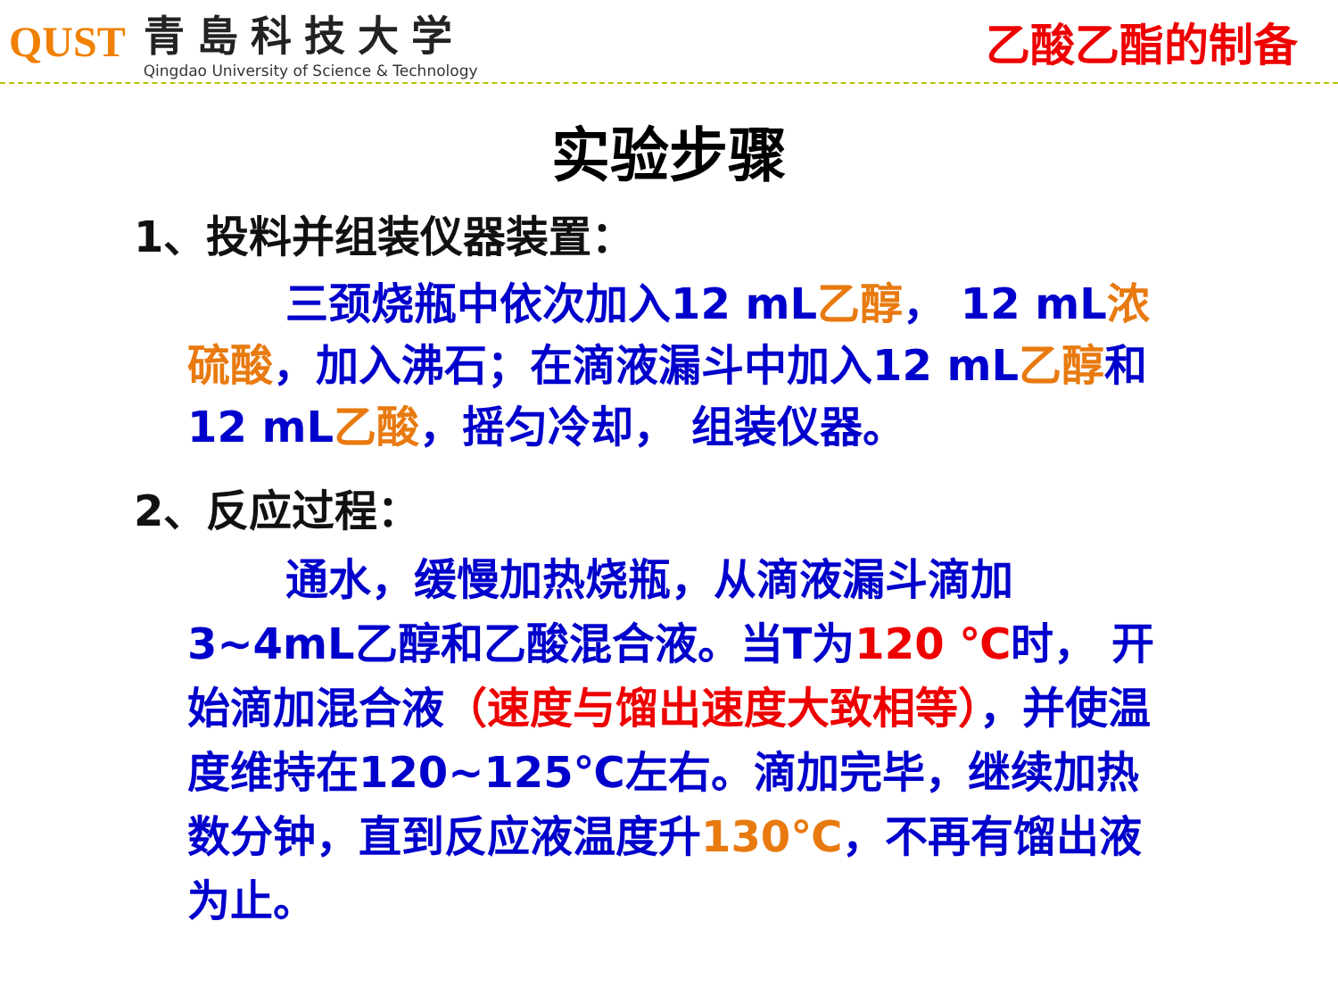QUST
青島科技大学
Qingdao University of Science & Technology
乙酸乙酯的制备
实验步骤
1、投料并组装仪器装置：
三颈烧瓶中依次加入12 mL乙醇， 12 mL浓硫酸，加入沸石；在滴液漏斗中加入12 mL乙醇和12 mL乙酸，摇匀冷却， 组装仪器。
2、反应过程：
通水，缓慢加热烧瓶，从滴液漏斗滴加3~4mL乙醇和乙酸混合液。当T为120 ℃时， 开始滴加混合液（速度与馏出速度大致相等），并使温度维持在120~125℃左右。滴加完毕，继续加热数分钟，直到反应液温度升130℃，不再有馏出液为止。